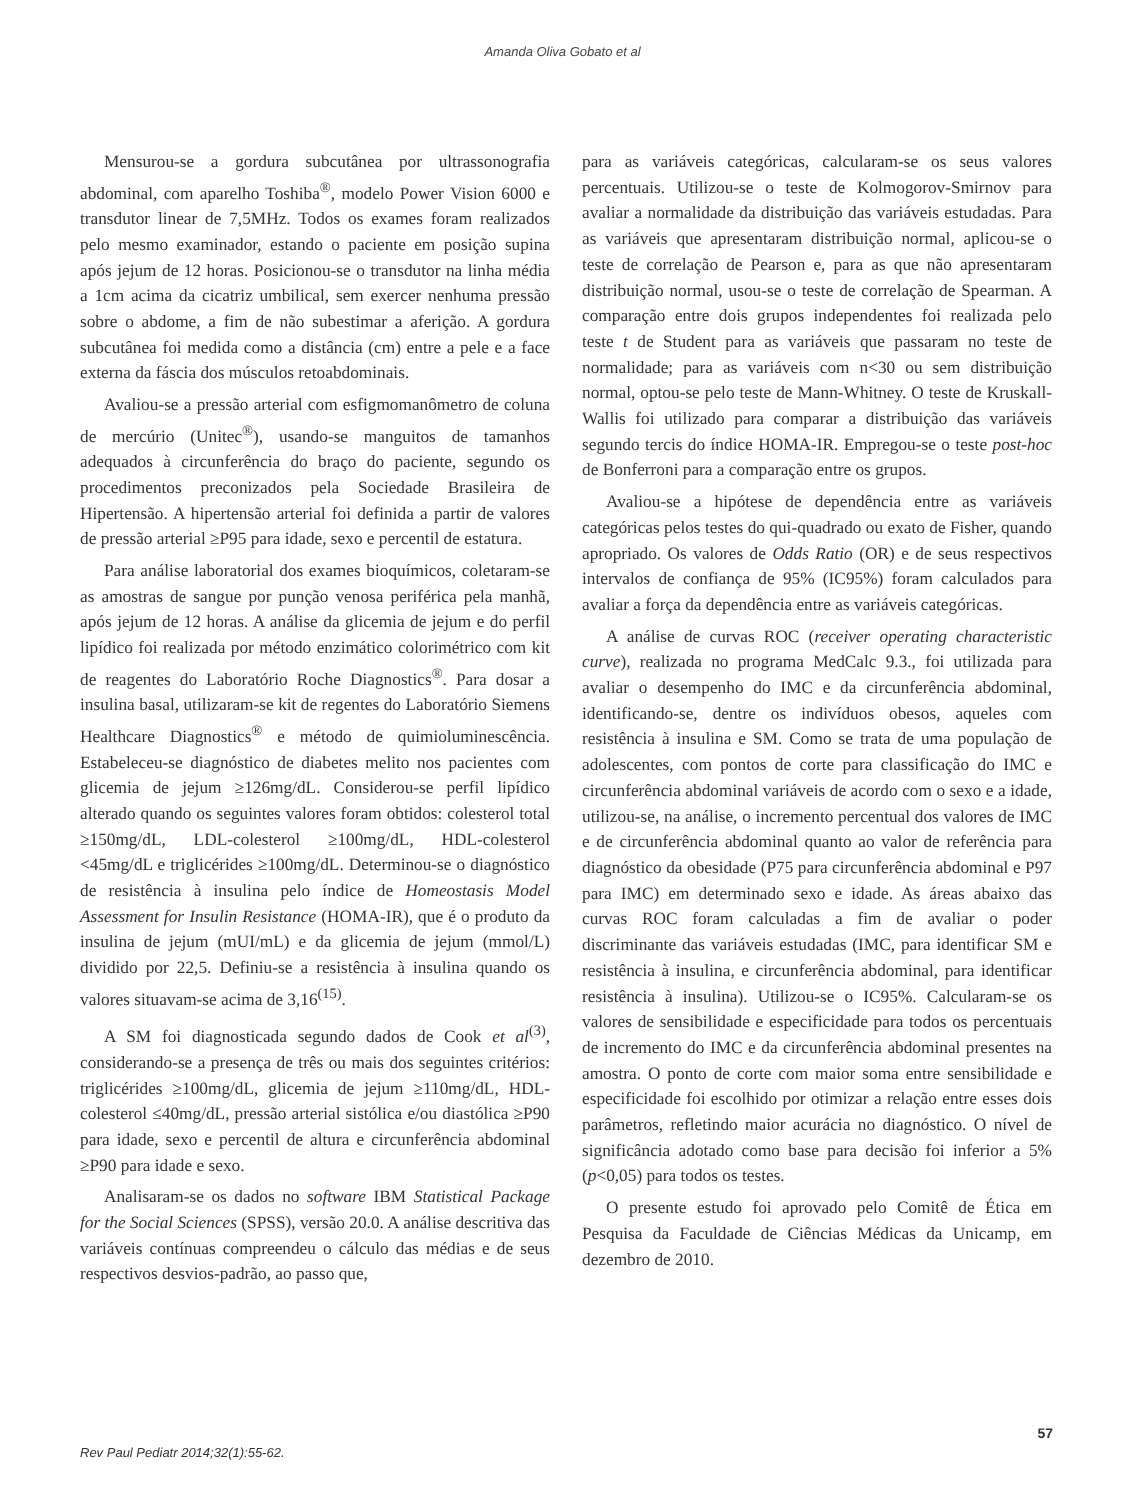Amanda Oliva Gobato et al
Mensurou-se a gordura subcutânea por ultrassonografia abdominal, com aparelho Toshiba<sup>®</sup>, modelo Power Vision 6000 e transdutor linear de 7,5MHz. Todos os exames foram realizados pelo mesmo examinador, estando o paciente em posição supina após jejum de 12 horas. Posicionou-se o transdutor na linha média a 1cm acima da cicatriz umbilical, sem exercer nenhuma pressão sobre o abdome, a fim de não subestimar a aferição. A gordura subcutânea foi medida como a distância (cm) entre a pele e a face externa da fáscia dos músculos retoabdominais.
Avaliou-se a pressão arterial com esfigmomanômetro de coluna de mercúrio (Unitec<sup>®</sup>), usando-se manguitos de tamanhos adequados à circunferência do braço do paciente, segundo os procedimentos preconizados pela Sociedade Brasileira de Hipertensão. A hipertensão arterial foi definida a partir de valores de pressão arterial ≥P95 para idade, sexo e percentil de estatura.
Para análise laboratorial dos exames bioquímicos, coletaram-se as amostras de sangue por punção venosa periférica pela manhã, após jejum de 12 horas. A análise da glicemia de jejum e do perfil lipídico foi realizada por método enzimático colorimétrico com kit de reagentes do Laboratório Roche Diagnostics<sup>®</sup>. Para dosar a insulina basal, utilizaram-se kit de regentes do Laboratório Siemens Healthcare Diagnostics<sup>®</sup> e método de quimioluminescência. Estabeleceu-se diagnóstico de diabetes melito nos pacientes com glicemia de jejum ≥126mg/dL. Considerou-se perfil lipídico alterado quando os seguintes valores foram obtidos: colesterol total ≥150mg/dL, LDL-colesterol ≥100mg/dL, HDL-colesterol <45mg/dL e triglicérides ≥100mg/dL. Determinou-se o diagnóstico de resistência à insulina pelo índice de Homeostasis Model Assessment for Insulin Resistance (HOMA-IR), que é o produto da insulina de jejum (mUI/mL) e da glicemia de jejum (mmol/L) dividido por 22,5. Definiu-se a resistência à insulina quando os valores situavam-se acima de 3,16<sup>(15)</sup>.
A SM foi diagnosticada segundo dados de Cook et al<sup>(3)</sup>, considerando-se a presença de três ou mais dos seguintes critérios: triglicérides ≥100mg/dL, glicemia de jejum ≥110mg/dL, HDL-colesterol ≤40mg/dL, pressão arterial sistólica e/ou diastólica ≥P90 para idade, sexo e percentil de altura e circunferência abdominal ≥P90 para idade e sexo.
Analisaram-se os dados no software IBM Statistical Package for the Social Sciences (SPSS), versão 20.0. A análise descritiva das variáveis contínuas compreendeu o cálculo das médias e de seus respectivos desvios-padrão, ao passo que,
para as variáveis categóricas, calcularam-se os seus valores percentuais. Utilizou-se o teste de Kolmogorov-Smirnov para avaliar a normalidade da distribuição das variáveis estudadas. Para as variáveis que apresentaram distribuição normal, aplicou-se o teste de correlação de Pearson e, para as que não apresentaram distribuição normal, usou-se o teste de correlação de Spearman. A comparação entre dois grupos independentes foi realizada pelo teste t de Student para as variáveis que passaram no teste de normalidade; para as variáveis com n<30 ou sem distribuição normal, optou-se pelo teste de Mann-Whitney. O teste de Kruskall-Wallis foi utilizado para comparar a distribuição das variáveis segundo tercis do índice HOMA-IR. Empregou-se o teste post-hoc de Bonferroni para a comparação entre os grupos.
Avaliou-se a hipótese de dependência entre as variáveis categóricas pelos testes do qui-quadrado ou exato de Fisher, quando apropriado. Os valores de Odds Ratio (OR) e de seus respectivos intervalos de confiança de 95% (IC95%) foram calculados para avaliar a força da dependência entre as variáveis categóricas.
A análise de curvas ROC (receiver operating characteristic curve), realizada no programa MedCalc 9.3., foi utilizada para avaliar o desempenho do IMC e da circunferência abdominal, identificando-se, dentre os indivíduos obesos, aqueles com resistência à insulina e SM. Como se trata de uma população de adolescentes, com pontos de corte para classificação do IMC e circunferência abdominal variáveis de acordo com o sexo e a idade, utilizou-se, na análise, o incremento percentual dos valores de IMC e de circunferência abdominal quanto ao valor de referência para diagnóstico da obesidade (P75 para circunferência abdominal e P97 para IMC) em determinado sexo e idade. As áreas abaixo das curvas ROC foram calculadas a fim de avaliar o poder discriminante das variáveis estudadas (IMC, para identificar SM e resistência à insulina, e circunferência abdominal, para identificar resistência à insulina). Utilizou-se o IC95%. Calcularam-se os valores de sensibilidade e especificidade para todos os percentuais de incremento do IMC e da circunferência abdominal presentes na amostra. O ponto de corte com maior soma entre sensibilidade e especificidade foi escolhido por otimizar a relação entre esses dois parâmetros, refletindo maior acurácia no diagnóstico. O nível de significância adotado como base para decisão foi inferior a 5% (p<0,05) para todos os testes.
O presente estudo foi aprovado pelo Comitê de Ética em Pesquisa da Faculdade de Ciências Médicas da Unicamp, em dezembro de 2010.
57
Rev Paul Pediatr 2014;32(1):55-62.